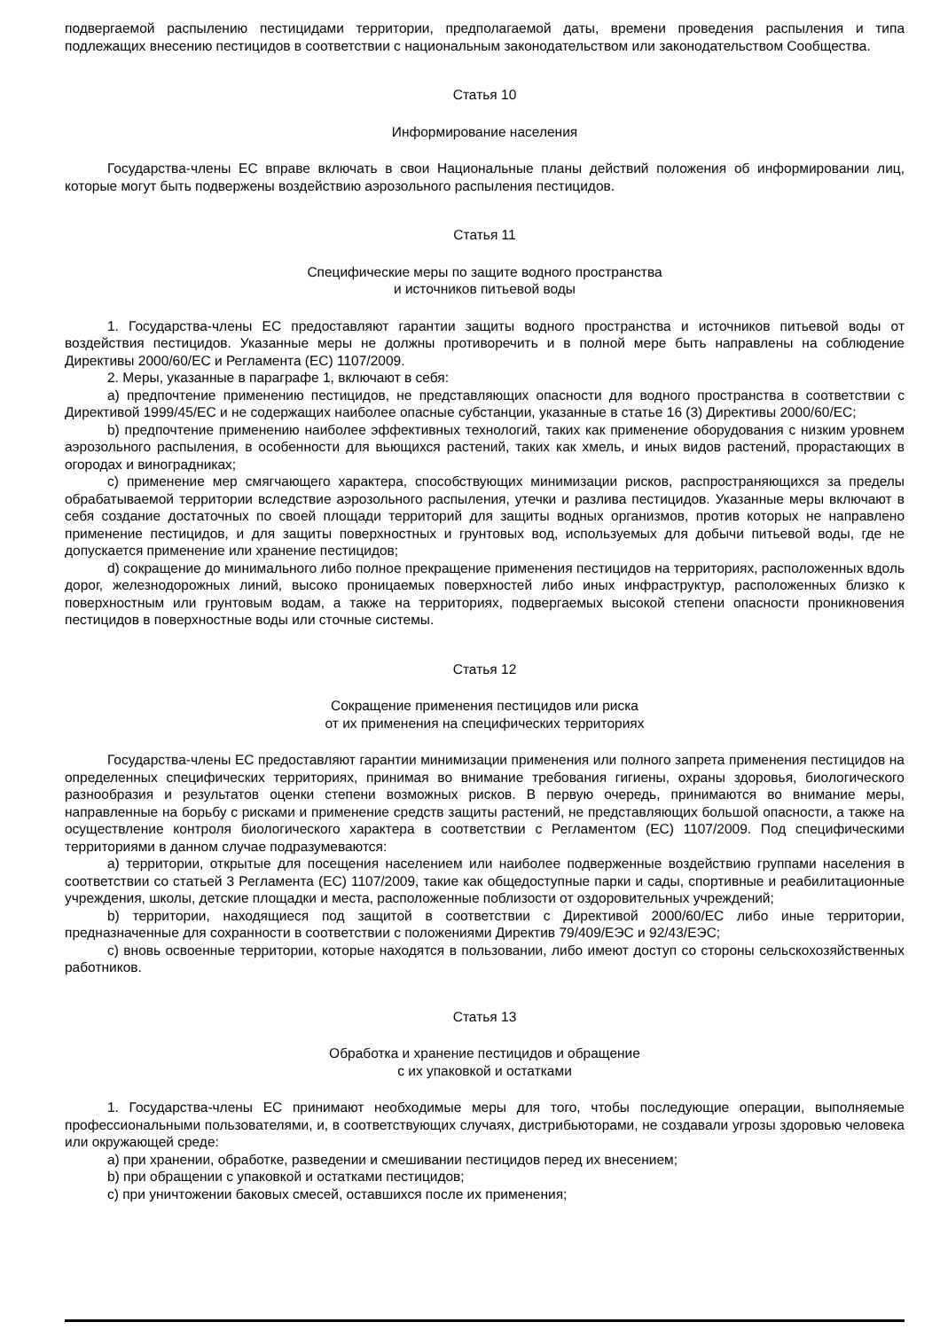подвергаемой распылению пестицидами территории, предполагаемой даты, времени проведения распыления и типа подлежащих внесению пестицидов в соответствии с национальным законодательством или законодательством Сообщества.
Статья 10
Информирование населения
Государства-члены ЕС вправе включать в свои Национальные планы действий положения об информировании лиц, которые могут быть подвержены воздействию аэрозольного распыления пестицидов.
Статья 11
Специфические меры по защите водного пространства
и источников питьевой воды
1. Государства-члены ЕС предоставляют гарантии защиты водного пространства и источников питьевой воды от воздействия пестицидов. Указанные меры не должны противоречить и в полной мере быть направлены на соблюдение Директивы 2000/60/ЕС и Регламента (ЕС) 1107/2009.
2. Меры, указанные в параграфе 1, включают в себя:
a) предпочтение применению пестицидов, не представляющих опасности для водного пространства в соответствии с Директивой 1999/45/ЕС и не содержащих наиболее опасные субстанции, указанные в статье 16 (3) Директивы 2000/60/ЕС;
b) предпочтение применению наиболее эффективных технологий, таких как применение оборудования с низким уровнем аэрозольного распыления, в особенности для вьющихся растений, таких как хмель, и иных видов растений, прорастающих в огородах и виноградниках;
c) применение мер смягчающего характера, способствующих минимизации рисков, распространяющихся за пределы обрабатываемой территории вследствие аэрозольного распыления, утечки и разлива пестицидов. Указанные меры включают в себя создание достаточных по своей площади территорий для защиты водных организмов, против которых не направлено применение пестицидов, и для защиты поверхностных и грунтовых вод, используемых для добычи питьевой воды, где не допускается применение или хранение пестицидов;
d) сокращение до минимального либо полное прекращение применения пестицидов на территориях, расположенных вдоль дорог, железнодорожных линий, высоко проницаемых поверхностей либо иных инфраструктур, расположенных близко к поверхностным или грунтовым водам, а также на территориях, подвергаемых высокой степени опасности проникновения пестицидов в поверхностные воды или сточные системы.
Статья 12
Сокращение применения пестицидов или риска
от их применения на специфических территориях
Государства-члены ЕС предоставляют гарантии минимизации применения или полного запрета применения пестицидов на определенных специфических территориях, принимая во внимание требования гигиены, охраны здоровья, биологического разнообразия и результатов оценки степени возможных рисков. В первую очередь, принимаются во внимание меры, направленные на борьбу с рисками и применение средств защиты растений, не представляющих большой опасности, а также на осуществление контроля биологического характера в соответствии с Регламентом (ЕС) 1107/2009. Под специфическими территориями в данном случае подразумеваются:
a) территории, открытые для посещения населением или наиболее подверженные воздействию группами населения в соответствии со статьей 3 Регламента (ЕС) 1107/2009, такие как общедоступные парки и сады, спортивные и реабилитационные учреждения, школы, детские площадки и места, расположенные поблизости от оздоровительных учреждений;
b) территории, находящиеся под защитой в соответствии с Директивой 2000/60/ЕС либо иные территории, предназначенные для сохранности в соответствии с положениями Директив 79/409/ЕЭС и 92/43/ЕЭС;
c) вновь освоенные территории, которые находятся в пользовании, либо имеют доступ со стороны сельскохозяйственных работников.
Статья 13
Обработка и хранение пестицидов и обращение
с их упаковкой и остатками
1. Государства-члены ЕС принимают необходимые меры для того, чтобы последующие операции, выполняемые профессиональными пользователями, и, в соответствующих случаях, дистрибьюторами, не создавали угрозы здоровью человека или окружающей среде:
a) при хранении, обработке, разведении и смешивании пестицидов перед их внесением;
b) при обращении с упаковкой и остатками пестицидов;
c) при уничтожении баковых смесей, оставшихся после их применения;